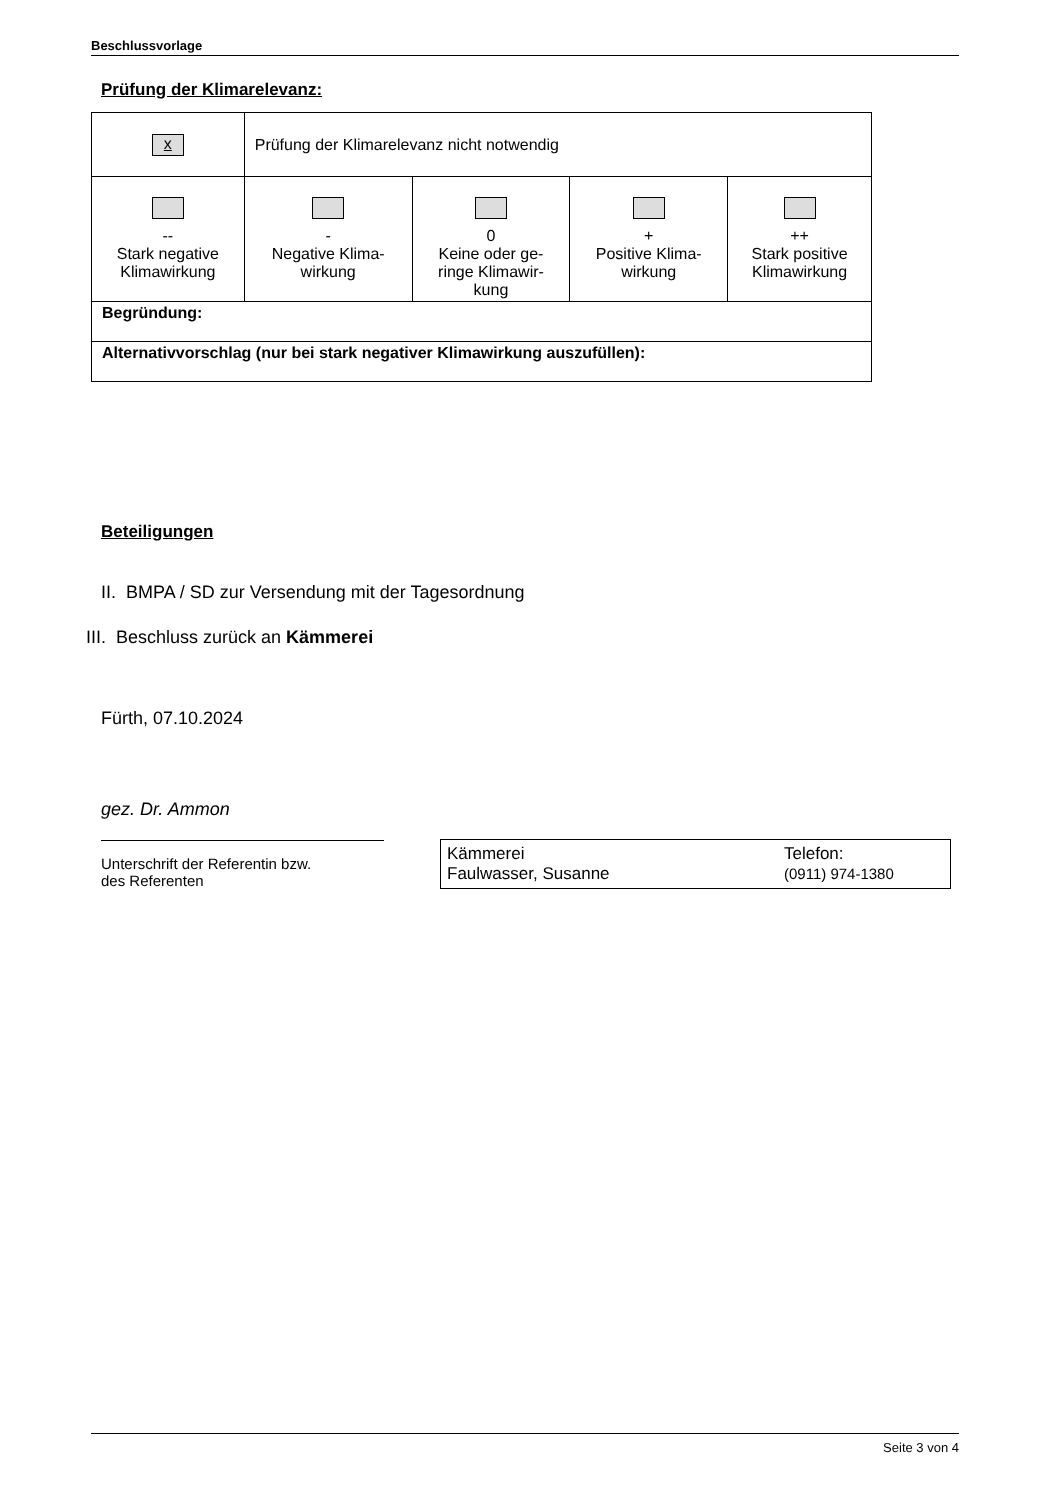Beschlussvorlage
Prüfung der Klimarelevanz:
| x | Prüfung der Klimarelevanz nicht notwendig | | | |
| -- Stark negative Klimawirkung | - Negative Klima- wirkung | 0 Keine oder ge- ringe Klimawir- kung | + Positive Klima- wirkung | ++ Stark positive Klimawirkung |
| Begründung: | | | | |
| Alternativvorschlag (nur bei stark negativer Klimawirkung auszufüllen): | | | | |
Beteiligungen
II. BMPA / SD zur Versendung mit der Tagesordnung
III. Beschluss zurück an Kämmerei
Fürth, 07.10.2024
gez. Dr. Ammon
Unterschrift der Referentin bzw.
des Referenten
Kämmerei
Faulwasser, Susanne
Telefon:
(0911) 974-1380
Seite 3 von 4